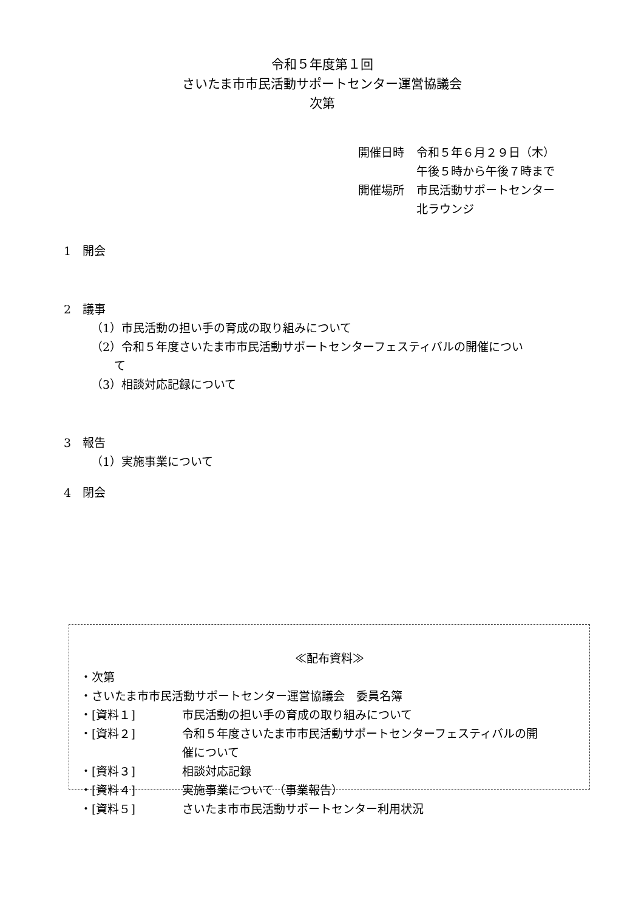令和５年度第１回
さいたま市市民活動サポートセンター運営協議会
次第
| 開催日時 | 令和５年６月２９日（木） 午後５時から午後７時まで |
| 開催場所 | 市民活動サポートセンター 北ラウンジ |
1　開会
2　議事
（1）市民活動の担い手の育成の取り組みについて
（2）令和５年度さいたま市市民活動サポートセンターフェスティバルの開催につい
　　て
（3）相談対応記録について
3　報告
（1）実施事業について
4　閉会
≪配布資料≫
| ・次第 | |
| ・さいたま市市民活動サポートセンター運営協議会 委員名簿 | |
| ・[資料１] | 市民活動の担い手の育成の取り組みについて |
| ・[資料２] | 令和５年度さいたま市市民活動サポートセンターフェスティバルの開 催について |
| ・[資料３] | 相談対応記録 |
| ・[資料４] | 実施事業について（事業報告） |
| ・[資料５] | さいたま市市民活動サポートセンター利用状況 |